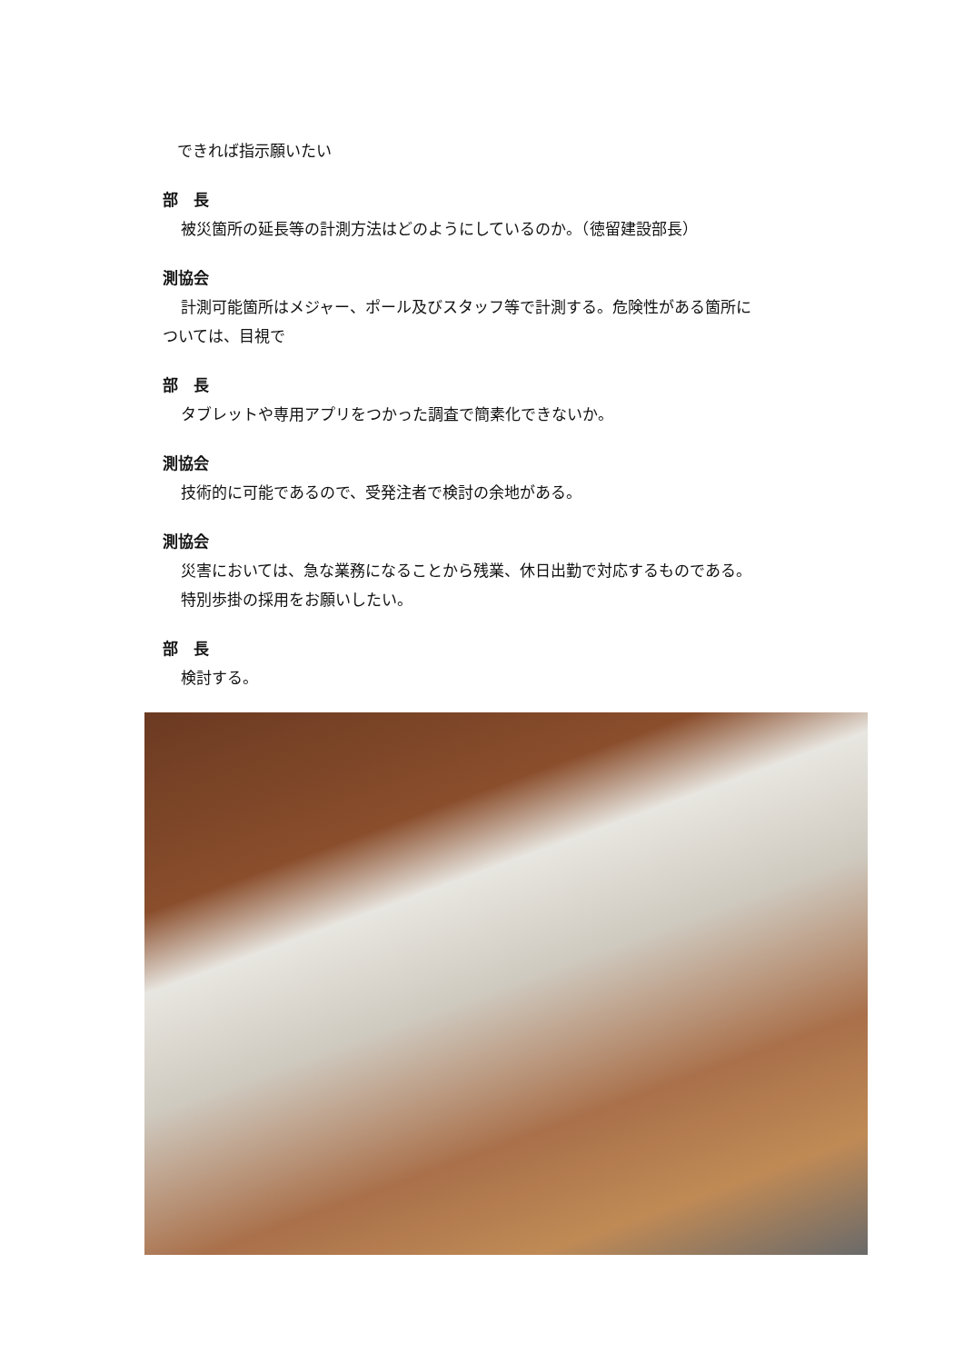できれば指示願いたい
部　長
被災箇所の延長等の計測方法はどのようにしているのか。（徳留建設部長）
測協会
計測可能箇所はメジャー、ポール及びスタッフ等で計測する。危険性がある箇所に
ついては、目視で
部　長
タブレットや専用アプリをつかった調査で簡素化できないか。
測協会
技術的に可能であるので、受発注者で検討の余地がある。
測協会
災害においては、急な業務になることから残業、休日出勤で対応するものである。
特別歩掛の採用をお願いしたい。
部　長
検討する。